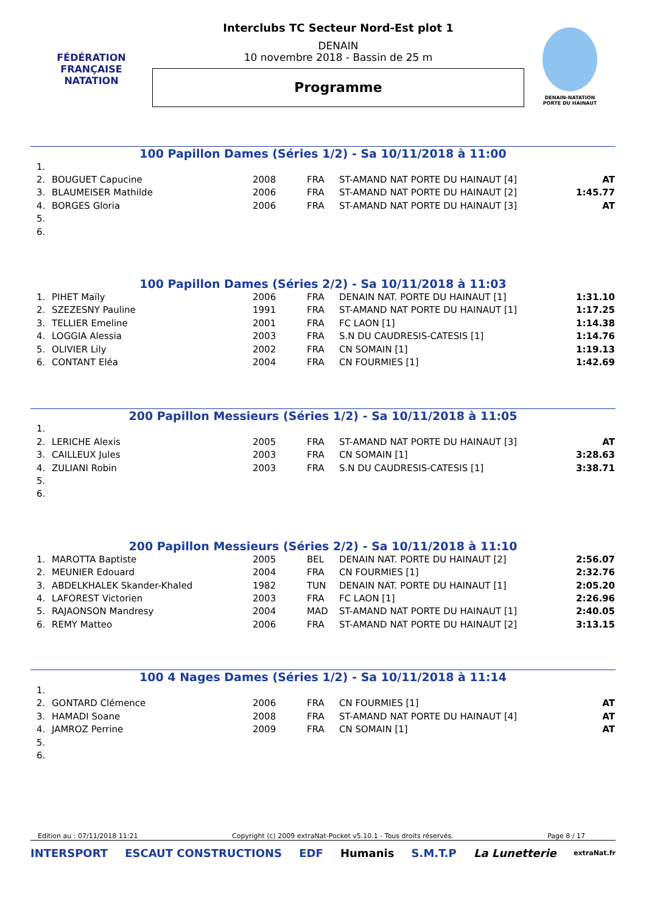FÉDÉRATION FRANÇAISE
NATATION
Interclubs TC Secteur Nord-Est plot 1
DENAIN
10 novembre 2018 - Bassin de 25 m
Programme
DENAIN-NATATION
PORTE DU HAINAUT
100 Papillon Dames (Séries 1/2) - Sa 10/11/2018 à 11:00
| 1. | | | | | |
| 2. | BOUGUET Capucine | 2008 | FRA | ST-AMAND NAT PORTE DU HAINAUT [4] | AT |
| 3. | BLAUMEISER Mathilde | 2006 | FRA | ST-AMAND NAT PORTE DU HAINAUT [2] | 1:45.77 |
| 4. | BORGES Gloria | 2006 | FRA | ST-AMAND NAT PORTE DU HAINAUT [3] | AT |
| 5. | | | | | |
| 6. | | | | | |
100 Papillon Dames (Séries 2/2) - Sa 10/11/2018 à 11:03
| 1. | PIHET Maïly | 2006 | FRA | DENAIN NAT. PORTE DU HAINAUT [1] | 1:31.10 |
| 2. | SZEZESNY Pauline | 1991 | FRA | ST-AMAND NAT PORTE DU HAINAUT [1] | 1:17.25 |
| 3. | TELLIER Emeline | 2001 | FRA | FC LAON [1] | 1:14.38 |
| 4. | LOGGIA Alessia | 2003 | FRA | S.N DU CAUDRESIS-CATESIS [1] | 1:14.76 |
| 5. | OLIVIER Lily | 2002 | FRA | CN SOMAIN [1] | 1:19.13 |
| 6. | CONTANT Eléa | 2004 | FRA | CN FOURMIES [1] | 1:42.69 |
200 Papillon Messieurs (Séries 1/2) - Sa 10/11/2018 à 11:05
| 1. | | | | | |
| 2. | LERICHE Alexis | 2005 | FRA | ST-AMAND NAT PORTE DU HAINAUT [3] | AT |
| 3. | CAILLEUX Jules | 2003 | FRA | CN SOMAIN [1] | 3:28.63 |
| 4. | ZULIANI Robin | 2003 | FRA | S.N DU CAUDRESIS-CATESIS [1] | 3:38.71 |
| 5. | | | | | |
| 6. | | | | | |
200 Papillon Messieurs (Séries 2/2) - Sa 10/11/2018 à 11:10
| 1. | MAROTTA Baptiste | 2005 | BEL | DENAIN NAT. PORTE DU HAINAUT [2] | 2:56.07 |
| 2. | MEUNIER Edouard | 2004 | FRA | CN FOURMIES [1] | 2:32.76 |
| 3. | ABDELKHALEK Skander-Khaled | 1982 | TUN | DENAIN NAT. PORTE DU HAINAUT [1] | 2:05.20 |
| 4. | LAFOREST Victorien | 2003 | FRA | FC LAON [1] | 2:26.96 |
| 5. | RAJAONSON Mandresy | 2004 | MAD | ST-AMAND NAT PORTE DU HAINAUT [1] | 2:40.05 |
| 6. | REMY Matteo | 2006 | FRA | ST-AMAND NAT PORTE DU HAINAUT [2] | 3:13.15 |
100 4 Nages Dames (Séries 1/2) - Sa 10/11/2018 à 11:14
| 1. | | | | | |
| 2. | GONTARD Clémence | 2006 | FRA | CN FOURMIES [1] | AT |
| 3. | HAMADI Soane | 2008 | FRA | ST-AMAND NAT PORTE DU HAINAUT [4] | AT |
| 4. | JAMROZ Perrine | 2009 | FRA | CN SOMAIN [1] | AT |
| 5. | | | | | |
| 6. | | | | | |
Edition au : 07/11/2018 11:21 Copyright (c) 2009 extraNat-Pocket v5.10.1 - Tous droits réservés. Page 8 / 17
INTERSPORT ESCAUT CONSTRUCTIONS EDF Humanis S.M.T.P La Lunetterie extraNat.fr